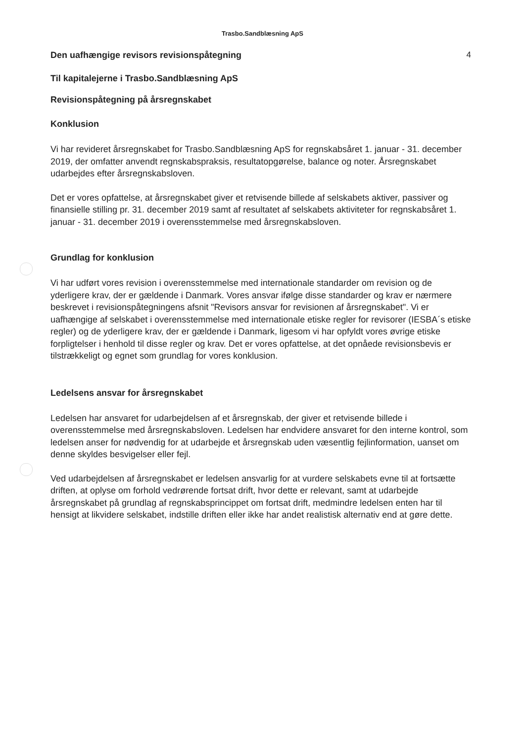Trasbo.Sandblæsning ApS
Den uafhængige revisors revisionspåtegning
4
Til kapitalejerne i Trasbo.Sandblæsning ApS
Revisionspåtegning på årsregnskabet
Konklusion
Vi har revideret årsregnskabet for Trasbo.Sandblæsning ApS for regnskabsåret 1. januar - 31. december 2019, der omfatter anvendt regnskabspraksis, resultatopgørelse, balance og noter. Årsregnskabet udarbejdes efter årsregnskabsloven.
Det er vores opfattelse, at årsregnskabet giver et retvisende billede af selskabets aktiver, passiver og finansielle stilling pr. 31. december 2019 samt af resultatet af selskabets aktiviteter for regnskabsåret 1. januar - 31. december 2019 i overensstemmelse med årsregnskabsloven.
Grundlag for konklusion
Vi har udført vores revision i overensstemmelse med internationale standarder om revision og de yderligere krav, der er gældende i Danmark. Vores ansvar ifølge disse standarder og krav er nærmere beskrevet i revisionspåtegningens afsnit "Revisors ansvar for revisionen af årsregnskabet". Vi er uafhængige af selskabet i overensstemmelse med internationale etiske regler for revisorer (IESBA´s etiske regler) og de yderligere krav, der er gældende i Danmark, ligesom vi har opfyldt vores øvrige etiske forpligtelser i henhold til disse regler og krav. Det er vores opfattelse, at det opnåede revisionsbevis er tilstrækkeligt og egnet som grundlag for vores konklusion.
Ledelsens ansvar for årsregnskabet
Ledelsen har ansvaret for udarbejdelsen af et årsregnskab, der giver et retvisende billede i overensstemmelse med årsregnskabsloven. Ledelsen har endvidere ansvaret for den interne kontrol, som ledelsen anser for nødvendig for at udarbejde et årsregnskab uden væsentlig fejlinformation, uanset om denne skyldes besvigelser eller fejl.
Ved udarbejdelsen af årsregnskabet er ledelsen ansvarlig for at vurdere selskabets evne til at fortsætte driften, at oplyse om forhold vedrørende fortsat drift, hvor dette er relevant, samt at udarbejde årsregnskabet på grundlag af regnskabsprincippet om fortsat drift, medmindre ledelsen enten har til hensigt at likvidere selskabet, indstille driften eller ikke har andet realistisk alternativ end at gøre dette.